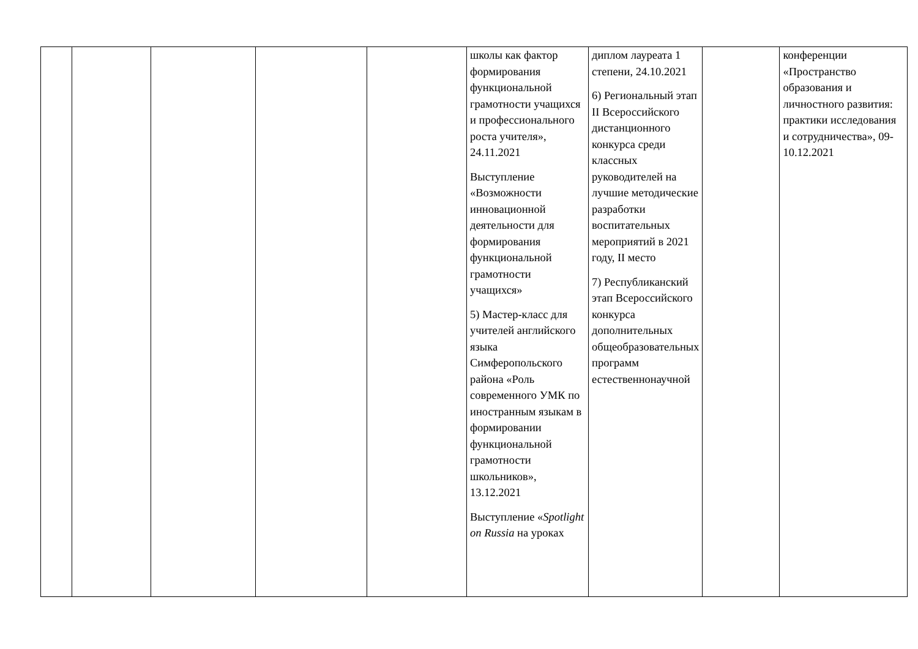| | | | | | школы как фактор формирования функциональной грамотности учащихся и профессионального роста учителя», 24.11.2021 Выступление «Возможности инновационной деятельности для формирования функциональной грамотности учащихся» 5) Мастер-класс для учителей английского языка Симферопольского района «Роль современного УМК по иностранным языкам в формировании функциональной грамотности школьников», 13.12.2021 Выступление « Spotlight on Russia на уроках | диплом лауреата 1 степени, 24.10.2021 6) Региональный этап II Всероссийского дистанционного конкурса среди классных руководителей на лучшие методические разработки воспитательных мероприятий в 2021 году, II место 7) Республиканский этап Всероссийского конкурса дополнительных общеобразовательных программ естественнонаучной | | конференции «Пространство образования и личностного развития: практики исследования и сотрудничества», 09-10.12.2021 |